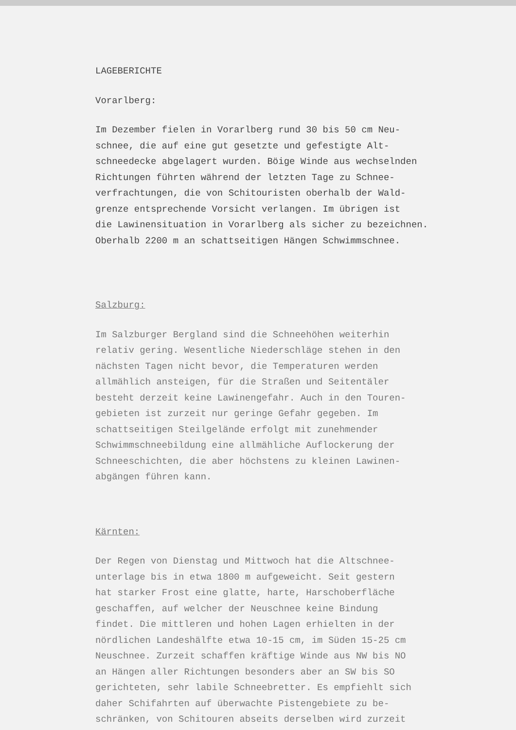LAGEBERICHTE
Vorarlberg:
Im Dezember fielen in Vorarlberg rund 30 bis 50 cm Neu- schnee, die auf eine gut gesetzte und gefestigte Alt- schneedecke abgelagert wurden. Böige Winde aus wechselnden Richtungen führten während der letzten Tage zu Schnee- verfrachtungen, die von Schitouristen oberhalb der Wald- grenze entsprechende Vorsicht verlangen. Im übrigen ist die Lawinensituation in Vorarlberg als sicher zu bezeichnen. Oberhalb 2200 m an schattseitigen Hängen Schwimmschnee.
Salzburg:
Im Salzburger Bergland sind die Schneehöhen weiterhin relativ gering. Wesentliche Niederschläge stehen in den nächsten Tagen nicht bevor, die Temperaturen werden allmählich ansteigen, für die Straßen und Seitentäler besteht derzeit keine Lawinengefahr. Auch in den Touren- gebieten ist zurzeit nur geringe Gefahr gegeben. Im schattseitigen Steilgelände erfolgt mit zunehmender Schwimmschneebildung eine allmähliche Auflockerung der Schneeschichten, die aber höchstens zu kleinen Lawinen- abgängen führen kann.
Kärnten:
Der Regen von Dienstag und Mittwoch hat die Altschnee- unterlage bis in etwa 1800 m aufgeweicht. Seit gestern hat starker Frost eine glatte, harte, Harschoberfläche geschaffen, auf welcher der Neuschnee keine Bindung findet. Die mittleren und hohen Lagen erhielten in der nördlichen Landeshälfte etwa 10-15 cm, im Süden 15-25 cm Neuschnee. Zurzeit schaffen kräftige Winde aus NW bis NO an Hängen aller Richtungen besonders aber an SW bis SO gerichteten, sehr labile Schneebretter. Es empfiehlt sich daher Schifahrten auf überwachte Pistengebiete zu be- schränken, von Schitouren abseits derselben wird zurzeit